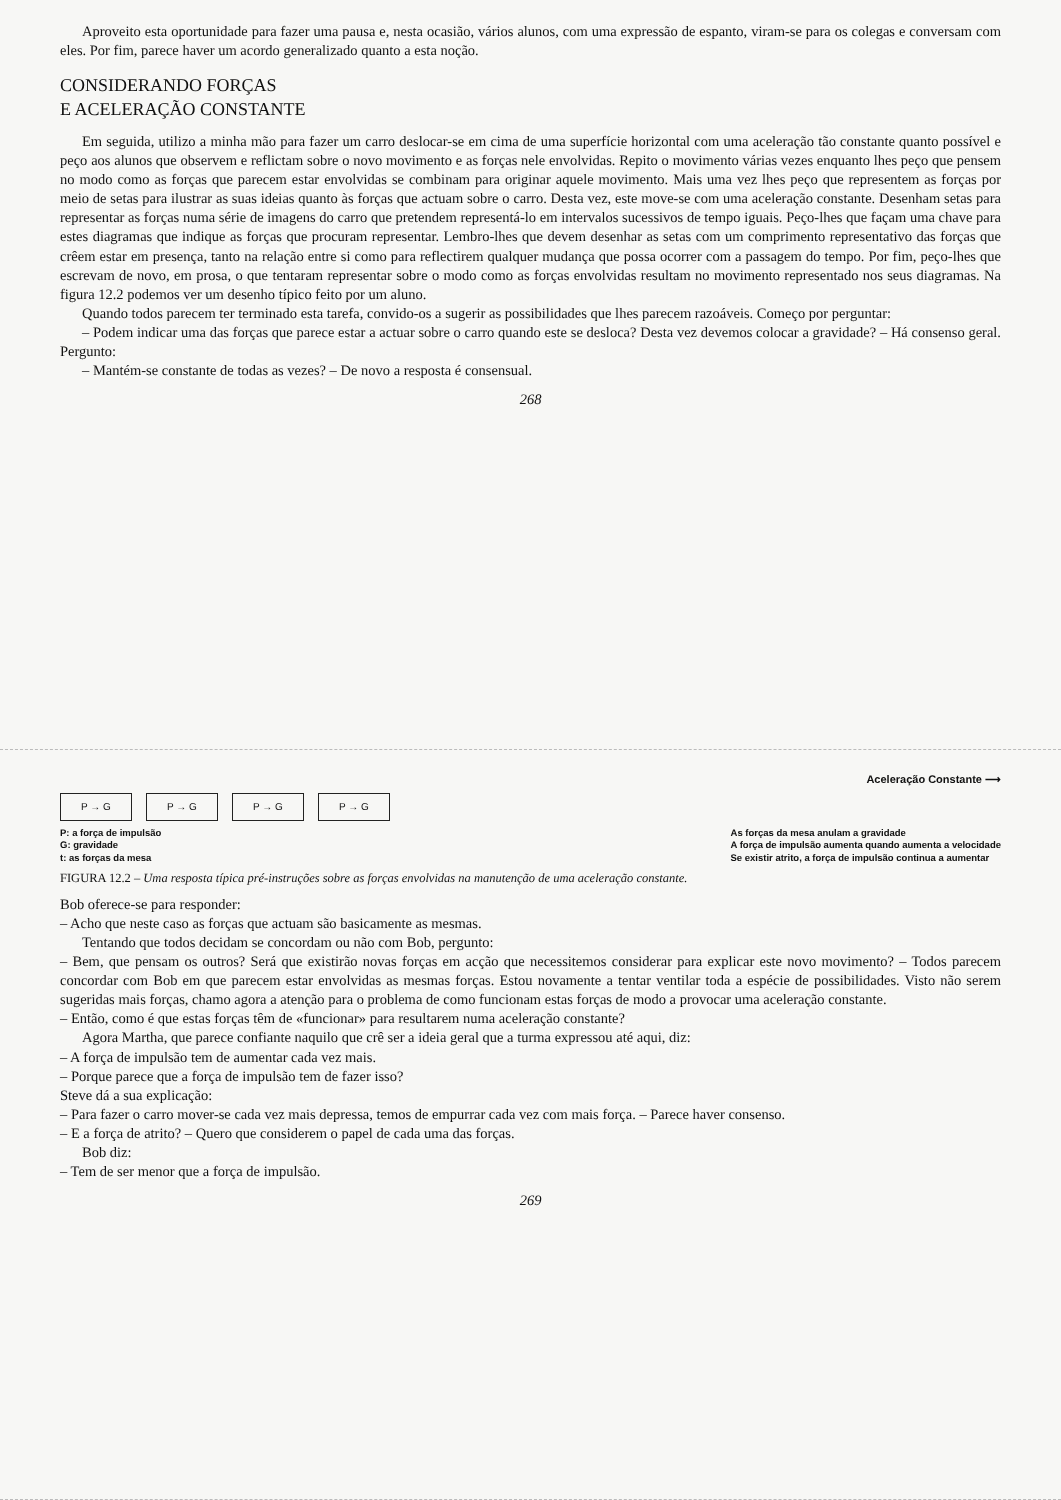Aproveito esta oportunidade para fazer uma pausa e, nesta ocasião, vários alunos, com uma expressão de espanto, viram-se para os colegas e conversam com eles. Por fim, parece haver um acordo generalizado quanto a esta noção.
CONSIDERANDO FORÇAS
E ACELERAÇÃO CONSTANTE
Em seguida, utilizo a minha mão para fazer um carro deslocar-se em cima de uma superfície horizontal com uma aceleração tão constante quanto possível e peço aos alunos que observem e reflictam sobre o novo movimento e as forças nele envolvidas. Repito o movimento várias vezes enquanto lhes peço que pensem no modo como as forças que parecem estar envolvidas se combinam para originar aquele movimento. Mais uma vez lhes peço que representem as forças por meio de setas para ilustrar as suas ideias quanto às forças que actuam sobre o carro. Desta vez, este move-se com uma aceleração constante. Desenham setas para representar as forças numa série de imagens do carro que pretendem representá-lo em intervalos sucessivos de tempo iguais. Peço-lhes que façam uma chave para estes diagramas que indique as forças que procuram representar. Lembro-lhes que devem desenhar as setas com um comprimento representativo das forças que crêem estar em presença, tanto na relação entre si como para reflectirem qualquer mudança que possa ocorrer com a passagem do tempo. Por fim, peço-lhes que escrevam de novo, em prosa, o que tentaram representar sobre o modo como as forças envolvidas resultam no movimento representado nos seus diagramas. Na figura 12.2 podemos ver um desenho típico feito por um aluno.
Quando todos parecem ter terminado esta tarefa, convido-os a sugerir as possibilidades que lhes parecem razoáveis. Começo por perguntar:
– Podem indicar uma das forças que parece estar a actuar sobre o carro quando este se desloca? Desta vez devemos colocar a gravidade? – Há consenso geral. Pergunto:
– Mantém-se constante de todas as vezes? – De novo a resposta é consensual.
268
Aceleração Constante ⟶
P → G P → G P → G P → G
P: a força de impulsão
G: gravidade
t: as forças da mesa As forças da mesa anulam a gravidade
A força de impulsão aumenta quando aumenta a velocidade
Se existir atrito, a força de impulsão continua a aumentar
FIGURA 12.2 – Uma resposta típica pré-instruções sobre as forças envolvidas na manutenção de uma aceleração constante.
Bob oferece-se para responder:
– Acho que neste caso as forças que actuam são basicamente as mesmas.
Tentando que todos decidam se concordam ou não com Bob, pergunto:
– Bem, que pensam os outros? Será que existirão novas forças em acção que necessitemos considerar para explicar este novo movimento? – Todos parecem concordar com Bob em que parecem estar envolvidas as mesmas forças. Estou novamente a tentar ventilar toda a espécie de possibilidades. Visto não serem sugeridas mais forças, chamo agora a atenção para o problema de como funcionam estas forças de modo a provocar uma aceleração constante.
– Então, como é que estas forças têm de «funcionar» para resultarem numa aceleração constante?
Agora Martha, que parece confiante naquilo que crê ser a ideia geral que a turma expressou até aqui, diz:
– A força de impulsão tem de aumentar cada vez mais.
– Porque parece que a força de impulsão tem de fazer isso?
Steve dá a sua explicação:
– Para fazer o carro mover-se cada vez mais depressa, temos de empurrar cada vez com mais força. – Parece haver consenso.
– E a força de atrito? – Quero que considerem o papel de cada uma das forças.
Bob diz:
– Tem de ser menor que a força de impulsão.
269